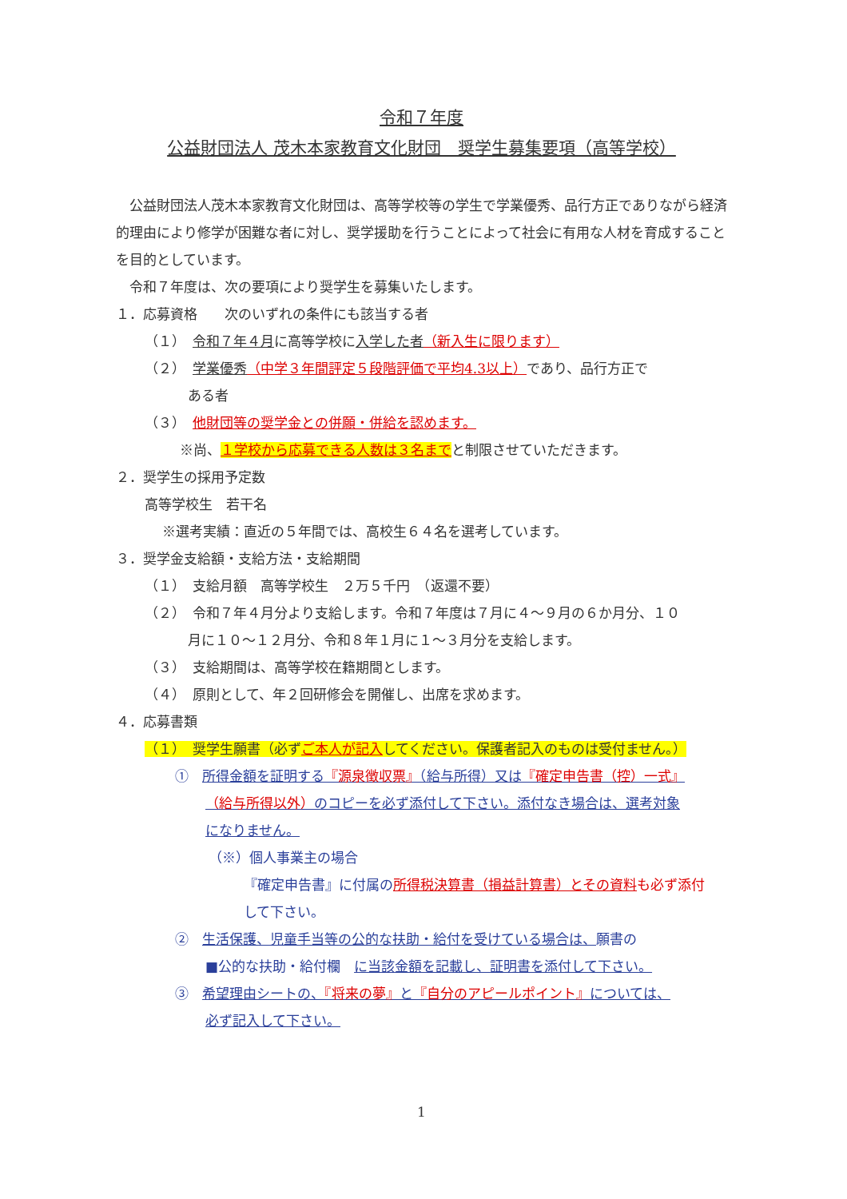令和７年度
公益財団法人 茂木本家教育文化財団　奨学生募集要項（高等学校）
公益財団法人茂木本家教育文化財団は、高等学校等の学生で学業優秀、品行方正でありながら経済的理由により修学が困難な者に対し、奨学援助を行うことによって社会に有用な人材を育成することを目的としています。
令和７年度は、次の要項により奨学生を募集いたします。
１．応募資格　　次のいずれの条件にも該当する者
（１）　令和７年４月に高等学校に入学した者（新入生に限ります）
（２）　学業優秀（中学３年間評定５段階評価で平均4.3以上）であり、品行方正で
ある者
（３）　他財団等の奨学金との併願・併給を認めます。
※尚、１学校から応募できる人数は３名までと制限させていただきます。
２．奨学生の採用予定数
高等学校生　若干名
※選考実績：直近の５年間では、高校生６４名を選考しています。
３．奨学金支給額・支給方法・支給期間
（１）　支給月額　高等学校生　２万５千円　（返還不要）
（２）　令和７年４月分より支給します。令和７年度は７月に４～９月の６か月分、１０
月に１０～１２月分、令和８年１月に１～３月分を支給します。
（３）　支給期間は、高等学校在籍期間とします。
（４）　原則として、年２回研修会を開催し、出席を求めます。
４．応募書類
（１）　奨学生願書（必ずご本人が記入してください。保護者記入のものは受付ません。）
①　所得金額を証明する『源泉徴収票』（給与所得）又は『確定申告書（控）一式』
（給与所得以外）のコピーを必ず添付して下さい。添付なき場合は、選考対象
になりません。
（※）個人事業主の場合
『確定申告書』に付属の所得税決算書（損益計算書）とその資料 も必ず添付
して下さい。
②　生活保護、児童手当等の公的な扶助・給付を受けている場合は、願書の
■公的な扶助・給付欄　に当該金額を記載し、証明書を添付して下さい。
③　希望理由シートの、『将来の夢』と『自分のアピールポイント』については、
必ず記入して下さい。
1